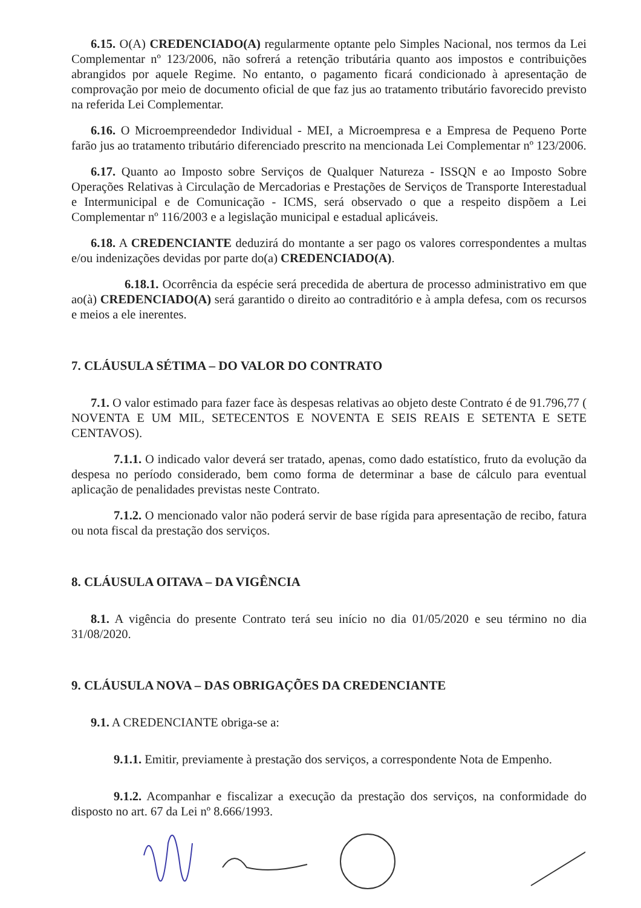6.15. O(A) CREDENCIADO(A) regularmente optante pelo Simples Nacional, nos termos da Lei Complementar nº 123/2006, não sofrerá a retenção tributária quanto aos impostos e contribuições abrangidos por aquele Regime. No entanto, o pagamento ficará condicionado à apresentação de comprovação por meio de documento oficial de que faz jus ao tratamento tributário favorecido previsto na referida Lei Complementar.
6.16. O Microempreendedor Individual - MEI, a Microempresa e a Empresa de Pequeno Porte farão jus ao tratamento tributário diferenciado prescrito na mencionada Lei Complementar nº 123/2006.
6.17. Quanto ao Imposto sobre Serviços de Qualquer Natureza - ISSQN e ao Imposto Sobre Operações Relativas à Circulação de Mercadorias e Prestações de Serviços de Transporte Interestadual e Intermunicipal e de Comunicação - ICMS, será observado o que a respeito dispõem a Lei Complementar nº 116/2003 e a legislação municipal e estadual aplicáveis.
6.18. A CREDENCIANTE deduzirá do montante a ser pago os valores correspondentes a multas e/ou indenizações devidas por parte do(a) CREDENCIADO(A).
6.18.1. Ocorrência da espécie será precedida de abertura de processo administrativo em que ao(à) CREDENCIADO(A) será garantido o direito ao contraditório e à ampla defesa, com os recursos e meios a ele inerentes.
7. CLÁUSULA SÉTIMA – DO VALOR DO CONTRATO
7.1. O valor estimado para fazer face às despesas relativas ao objeto deste Contrato é de 91.796,77 ( NOVENTA E UM MIL, SETECENTOS E NOVENTA E SEIS REAIS E SETENTA E SETE CENTAVOS).
7.1.1. O indicado valor deverá ser tratado, apenas, como dado estatístico, fruto da evolução da despesa no período considerado, bem como forma de determinar a base de cálculo para eventual aplicação de penalidades previstas neste Contrato.
7.1.2. O mencionado valor não poderá servir de base rígida para apresentação de recibo, fatura ou nota fiscal da prestação dos serviços.
8. CLÁUSULA OITAVA – DA VIGÊNCIA
8.1. A vigência do presente Contrato terá seu início no dia 01/05/2020 e seu término no dia 31/08/2020.
9. CLÁUSULA NOVA – DAS OBRIGAÇÕES DA CREDENCIANTE
9.1. A CREDENCIANTE obriga-se a:
9.1.1. Emitir, previamente à prestação dos serviços, a correspondente Nota de Empenho.
9.1.2. Acompanhar e fiscalizar a execução da prestação dos serviços, na conformidade do disposto no art. 67 da Lei nº 8.666/1993.